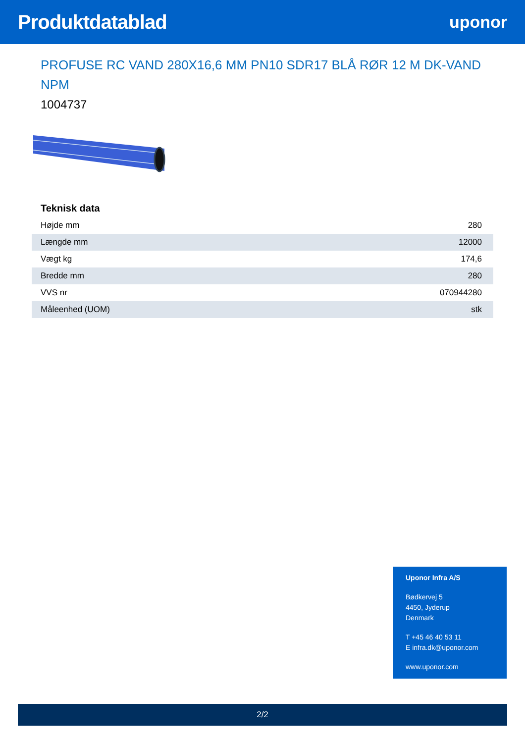Produktdatablad
uponor
PROFUSE RC VAND 280X16,6 MM PN10 SDR17 BLÅ RØR 12 M DK-VAND NPM
1004737
Teknisk data
| Højde mm | 280 |
| Længde mm | 12000 |
| Vægt kg | 174,6 |
| Bredde mm | 280 |
| VVS nr | 070944280 |
| Måleenhed (UOM) | stk |
Uponor Infra A/S
Bødkervej 5
4450, Jyderup
Denmark
T +45 46 40 53 11
E infra.dk@uponor.com
www.uponor.com
2/2